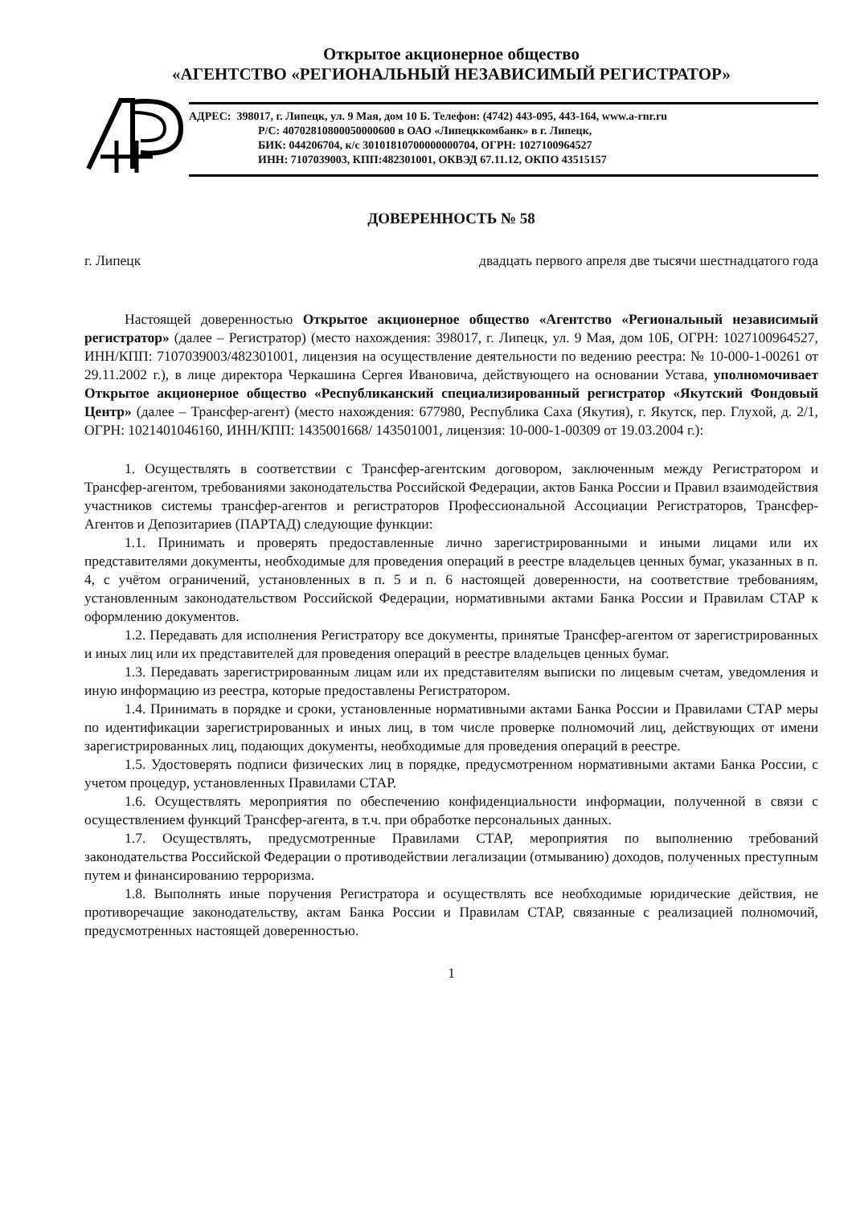Открытое акционерное общество
«АГЕНТСТВО «РЕГИОНАЛЬНЫЙ НЕЗАВИСИМЫЙ РЕГИСТРАТОР»
АДРЕС: 398017, г. Липецк, ул. 9 Мая, дом 10 Б. Телефон: (4742) 443-095, 443-164, www.a-rnr.ru
Р/С: 40702810800050000600 в ОАО «Липецккомбанк» в г. Липецк,
БИК: 044206704, к/с 30101810700000000704, ОГРН: 1027100964527
ИНН: 7107039003, КПП:482301001, ОКВЭД 67.11.12, ОКПО 43515157
ДОВЕРЕННОСТЬ № 58
г. Липецк двадцать первого апреля две тысячи шестнадцатого года
Настоящей доверенностью Открытое акционерное общество «Агентство «Региональный независимый регистратор» (далее – Регистратор) (место нахождения: 398017, г. Липецк, ул. 9 Мая, дом 10Б, ОГРН: 1027100964527, ИНН/КПП: 7107039003/482301001, лицензия на осуществление деятельности по ведению реестра: № 10-000-1-00261 от 29.11.2002 г.), в лице директора Черкашина Сергея Ивановича, действующего на основании Устава, уполномочивает Открытое акционерное общество «Республиканский специализированный регистратор «Якутский Фондовый Центр» (далее – Трансфер-агент) (место нахождения: 677980, Республика Саха (Якутия), г. Якутск, пер. Глухой, д. 2/1, ОГРН: 1021401046160, ИНН/КПП: 1435001668/ 143501001, лицензия: 10-000-1-00309 от 19.03.2004 г.):
1. Осуществлять в соответствии с Трансфер-агентским договором, заключенным между Регистратором и Трансфер-агентом, требованиями законодательства Российской Федерации, актов Банка России и Правил взаимодействия участников системы трансфер-агентов и регистраторов Профессиональной Ассоциации Регистраторов, Трансфер-Агентов и Депозитариев (ПАРТАД) следующие функции:
1.1. Принимать и проверять предоставленные лично зарегистрированными и иными лицами или их представителями документы, необходимые для проведения операций в реестре владельцев ценных бумаг, указанных в п. 4, с учётом ограничений, установленных в п. 5 и п. 6 настоящей доверенности, на соответствие требованиям, установленным законодательством Российской Федерации, нормативными актами Банка России и Правилам СТАР к оформлению документов.
1.2. Передавать для исполнения Регистратору все документы, принятые Трансфер-агентом от зарегистрированных и иных лиц или их представителей для проведения операций в реестре владельцев ценных бумаг.
1.3. Передавать зарегистрированным лицам или их представителям выписки по лицевым счетам, уведомления и иную информацию из реестра, которые предоставлены Регистратором.
1.4. Принимать в порядке и сроки, установленные нормативными актами Банка России и Правилами СТАР меры по идентификации зарегистрированных и иных лиц, в том числе проверке полномочий лиц, действующих от имени зарегистрированных лиц, подающих документы, необходимые для проведения операций в реестре.
1.5. Удостоверять подписи физических лиц в порядке, предусмотренном нормативными актами Банка России, с учетом процедур, установленных Правилами СТАР.
1.6. Осуществлять мероприятия по обеспечению конфиденциальности информации, полученной в связи с осуществлением функций Трансфер-агента, в т.ч. при обработке персональных данных.
1.7. Осуществлять, предусмотренные Правилами СТАР, мероприятия по выполнению требований законодательства Российской Федерации о противодействии легализации (отмыванию) доходов, полученных преступным путем и финансированию терроризма.
1.8. Выполнять иные поручения Регистратора и осуществлять все необходимые юридические действия, не противоречащие законодательству, актам Банка России и Правилам СТАР, связанные с реализацией полномочий, предусмотренных настоящей доверенностью.
1